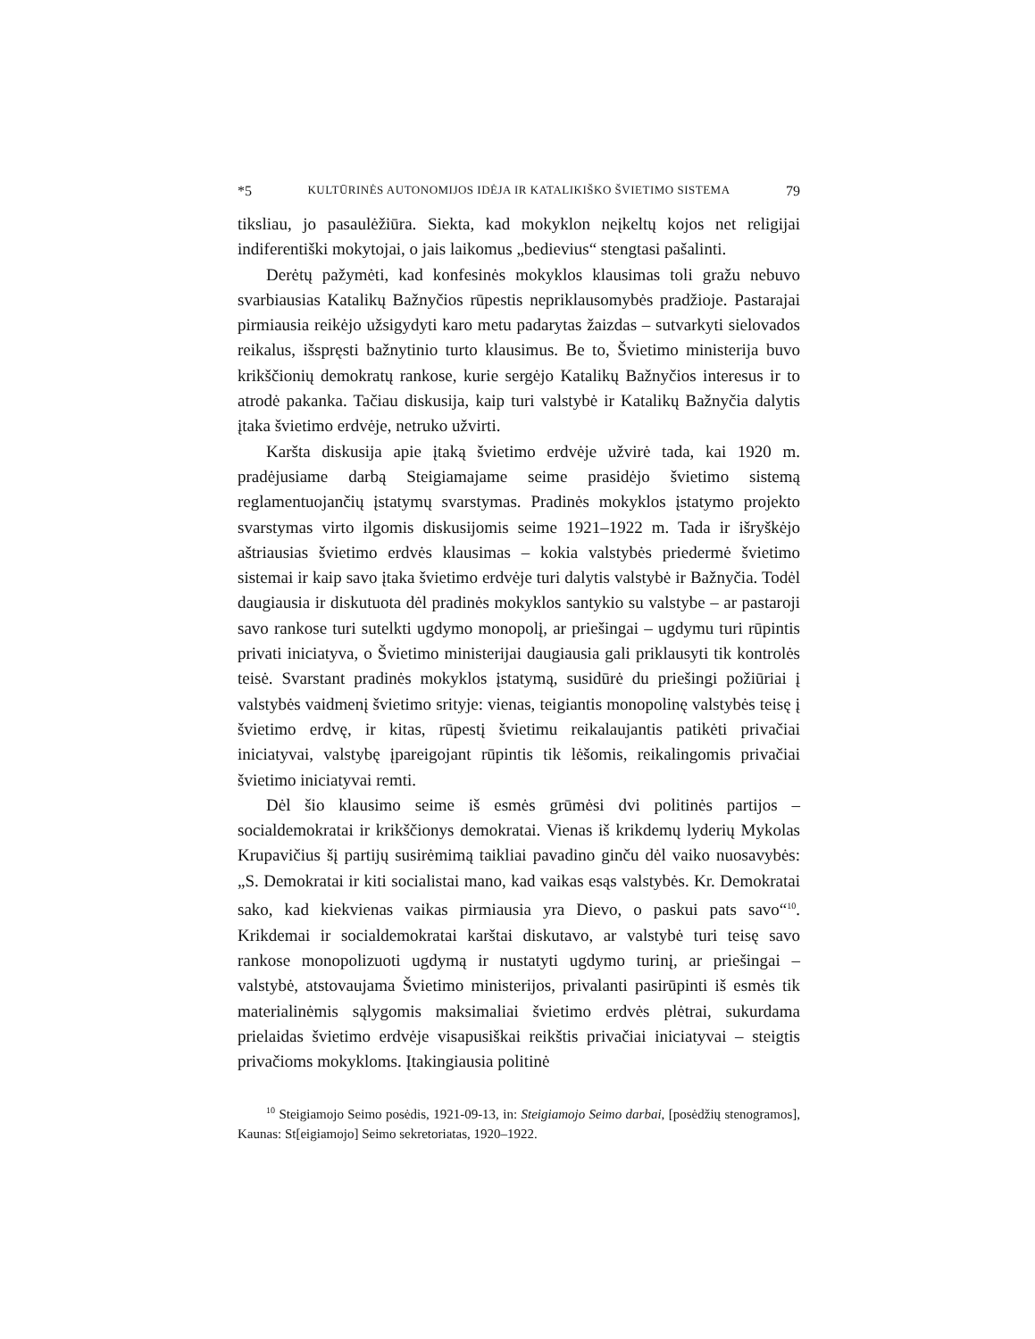*5 KULTŪRINĖS AUTONOMIJOS IDĖJA IR KATALIKIŠKO ŠVIETIMO SISTEMA 79
tiksliau, jo pasaulėžiūra. Siekta, kad mokyklon neįkeltų kojos net religijai indiferentiški mokytojai, o jais laikomus „bedievius“ stengtasi pašalinti.
Derėtų pažymėti, kad konfesinės mokyklos klausimas toli gražu nebuvo svarbiausias Katalikų Bažnyčios rūpestis nepriklausomybės pradžioje. Pastarajai pirmiausia reikėjo užsigydyti karo metu padarytas žaizdas – sutvarkyti sielovados reikalus, išspręsti bažnytinio turto klausimus. Be to, Švietimo ministerija buvo krikščionių demokratų rankose, kurie sergėjo Katalikų Bažnyčios interesus ir to atrodė pakanka. Tačiau diskusija, kaip turi valstybė ir Katalikų Bažnyčia dalytis įtaka švietimo erdvėje, netruko užvirti.
Karšta diskusija apie įtaką švietimo erdvėje užvirė tada, kai 1920 m. pradėjusiame darbą Steigiamajame seime prasidėjo švietimo sistemą reglamentuojančių įstatymų svarstymas. Pradinės mokyklos įstatymo projekto svarstymas virto ilgomis diskusijomis seime 1921–1922 m. Tada ir išryškėjo aštriausias švietimo erdvės klausimas – kokia valstybės priedermė švietimo sistemai ir kaip savo įtaka švietimo erdvėje turi dalytis valstybė ir Bažnyčia. Todėl daugiausia ir diskutuota dėl pradinės mokyklos santykio su valstybe – ar pastaroji savo rankose turi sutelkti ugdymo monopolį, ar priešingai – ugdymu turi rūpintis privati iniciatyva, o Švietimo ministerijai daugiausia gali priklausyti tik kontrolės teisė. Svarstant pradinės mokyklos įstatymą, susidūrė du priešingi požiūriai į valstybės vaidmenį švietimo srityje: vienas, teigiantis monopolinę valstybės teisę į švietimo erdvę, ir kitas, rūpestį švietimu reikalaujantis patikėti privačiai iniciatyvai, valstybę įpareigojant rūpintis tik lėšomis, reikalingomis privačiai švietimo iniciatyvai remti.
Dėl šio klausimo seime iš esmės grūmėsi dvi politinės partijos – socialdemokratai ir krikščionys demokratai. Vienas iš krikdemų lyderių Mykolas Krupavičius šį partijų susirėmimą taikliai pavadino ginču dėl vaiko nuosavybės: „S. Demokratai ir kiti socialistai mano, kad vaikas esąs valstybės. Kr. Demokratai sako, kad kiekvienas vaikas pirmiausia yra Dievo, o paskui pats savo“<sup>10</sup>. Krikdemai ir socialdemokratai karštai diskutavo, ar valstybė turi teisę savo rankose monopolizuoti ugdymą ir nustatyti ugdymo turinį, ar priešingai – valstybė, atstovaujama Švietimo ministerijos, privalanti pasirūpinti iš esmės tik materialinėmis sąlygomis maksimaliai švietimo erdvės plėtrai, sukurdama prielaidas švietimo erdvėje visapusiškai reikštis privačiai iniciatyvai – steigtis privačioms mokykloms. Įtakingiausia politinė
<sup>10</sup> Steigiamojo Seimo posėdis, 1921-09-13, in: Steigiamojo Seimo darbai, [posėdžių stenogramos], Kaunas: St[eigiamojo] Seimo sekretoriatas, 1920–1922.